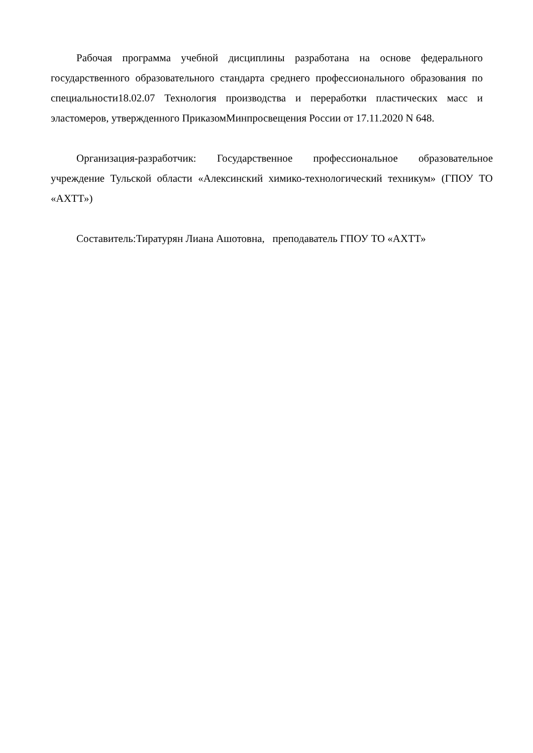Рабочая программа учебной дисциплины разработана на основе федерального государственного образовательного стандарта среднего профессионального образования по специальности18.02.07 Технология производства и переработки пластических масс и эластомеров, утвержденного ПриказомМинпросвещения России от 17.11.2020 N 648.
Организация-разработчик: Государственное профессиональное образовательное учреждение Тульской области «Алексинский химико-технологический техникум» (ГПОУ ТО «АХТТ»)
Составитель:Тиратурян Лиана Ашотовна, преподаватель ГПОУ ТО «АХТТ»